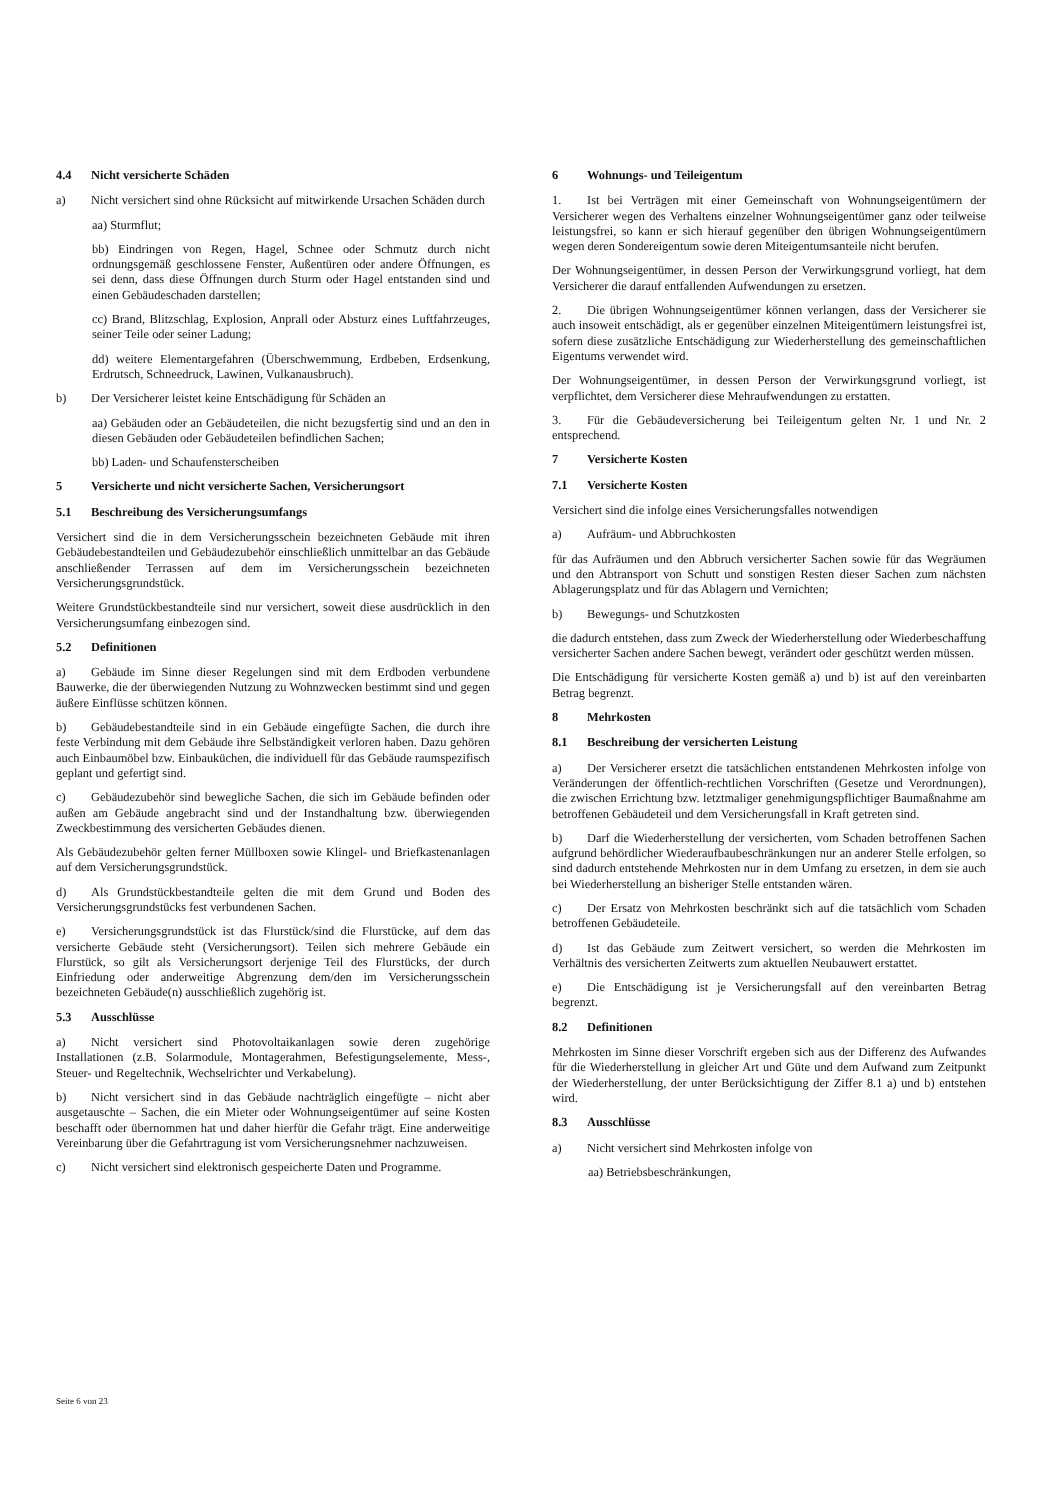4.4 Nicht versicherte Schäden
a) Nicht versichert sind ohne Rücksicht auf mitwirkende Ursachen Schäden durch
aa) Sturmflut;
bb) Eindringen von Regen, Hagel, Schnee oder Schmutz durch nicht ordnungsgemäß geschlossene Fenster, Außentüren oder andere Öffnungen, es sei denn, dass diese Öffnungen durch Sturm oder Hagel entstanden sind und einen Gebäudeschaden darstellen;
cc) Brand, Blitzschlag, Explosion, Anprall oder Absturz eines Luftfahrzeuges, seiner Teile oder seiner Ladung;
dd) weitere Elementargefahren (Überschwemmung, Erdbeben, Erdsenkung, Erdrutsch, Schneedruck, Lawinen, Vulkanausbruch).
b) Der Versicherer leistet keine Entschädigung für Schäden an
aa) Gebäuden oder an Gebäudeteilen, die nicht bezugsfertig sind und an den in diesen Gebäuden oder Gebäudeteilen befindlichen Sachen;
bb) Laden- und Schaufensterscheiben
5 Versicherte und nicht versicherte Sachen, Versicherungsort
5.1 Beschreibung des Versicherungsumfangs
Versichert sind die in dem Versicherungsschein bezeichneten Gebäude mit ihren Gebäudebestandteilen und Gebäudezubehör einschließlich unmittelbar an das Gebäude anschließender Terrassen auf dem im Versicherungsschein bezeichneten Versicherungsgrundstück.
Weitere Grundstückbestandteile sind nur versichert, soweit diese ausdrücklich in den Versicherungsumfang einbezogen sind.
5.2 Definitionen
a) Gebäude im Sinne dieser Regelungen sind mit dem Erdboden verbundene Bauwerke, die der überwiegenden Nutzung zu Wohnzwecken bestimmt sind und gegen äußere Einflüsse schützen können.
b) Gebäudebestandteile sind in ein Gebäude eingefügte Sachen, die durch ihre feste Verbindung mit dem Gebäude ihre Selbständigkeit verloren haben. Dazu gehören auch Einbaumöbel bzw. Einbauküchen, die individuell für das Gebäude raumspezifisch geplant und gefertigt sind.
c) Gebäudezubehör sind bewegliche Sachen, die sich im Gebäude befinden oder außen am Gebäude angebracht sind und der Instandhaltung bzw. überwiegenden Zweckbestimmung des versicherten Gebäudes dienen.
Als Gebäudezubehör gelten ferner Müllboxen sowie Klingel- und Briefkastenanlagen auf dem Versicherungsgrundstück.
d) Als Grundstückbestandteile gelten die mit dem Grund und Boden des Versicherungsgrundstücks fest verbundenen Sachen.
e) Versicherungsgrundstück ist das Flurstück/sind die Flurstücke, auf dem das versicherte Gebäude steht (Versicherungsort). Teilen sich mehrere Gebäude ein Flurstück, so gilt als Versicherungsort derjenige Teil des Flurstücks, der durch Einfriedung oder anderweitige Abgrenzung dem/den im Versicherungsschein bezeichneten Gebäude(n) ausschließlich zugehörig ist.
5.3 Ausschlüsse
a) Nicht versichert sind Photovoltaikanlagen sowie deren zugehörige Installationen (z.B. Solarmodule, Montagerahmen, Befestigungselemente, Mess-, Steuer- und Regeltechnik, Wechselrichter und Verkabelung).
b) Nicht versichert sind in das Gebäude nachträglich eingefügte – nicht aber ausgetauschte – Sachen, die ein Mieter oder Wohnungseigentümer auf seine Kosten beschafft oder übernommen hat und daher hierfür die Gefahr trägt. Eine anderweitige Vereinbarung über die Gefahrtragung ist vom Versicherungsnehmer nachzuweisen.
c) Nicht versichert sind elektronisch gespeicherte Daten und Programme.
6 Wohnungs- und Teileigentum
1. Ist bei Verträgen mit einer Gemeinschaft von Wohnungseigentümern der Versicherer wegen des Verhaltens einzelner Wohnungseigentümer ganz oder teilweise leistungsfrei, so kann er sich hierauf gegenüber den übrigen Wohnungseigentümern wegen deren Sondereigentum sowie deren Miteigentumsanteile nicht berufen.
Der Wohnungseigentümer, in dessen Person der Verwirkungsgrund vorliegt, hat dem Versicherer die darauf entfallenden Aufwendungen zu ersetzen.
2. Die übrigen Wohnungseigentümer können verlangen, dass der Versicherer sie auch insoweit entschädigt, als er gegenüber einzelnen Miteigentümern leistungsfrei ist, sofern diese zusätzliche Entschädigung zur Wiederherstellung des gemeinschaftlichen Eigentums verwendet wird.
Der Wohnungseigentümer, in dessen Person der Verwirkungsgrund vorliegt, ist verpflichtet, dem Versicherer diese Mehraufwendungen zu erstatten.
3. Für die Gebäudeversicherung bei Teileigentum gelten Nr. 1 und Nr. 2 entsprechend.
7 Versicherte Kosten
7.1 Versicherte Kosten
Versichert sind die infolge eines Versicherungsfalles notwendigen
a) Aufräum- und Abbruchkosten
für das Aufräumen und den Abbruch versicherter Sachen sowie für das Wegräumen und den Abtransport von Schutt und sonstigen Resten dieser Sachen zum nächsten Ablagerungsplatz und für das Ablagern und Vernichten;
b) Bewegungs- und Schutzkosten
die dadurch entstehen, dass zum Zweck der Wiederherstellung oder Wiederbeschaffung versicherter Sachen andere Sachen bewegt, verändert oder geschützt werden müssen.
Die Entschädigung für versicherte Kosten gemäß a) und b) ist auf den vereinbarten Betrag begrenzt.
8 Mehrkosten
8.1 Beschreibung der versicherten Leistung
a) Der Versicherer ersetzt die tatsächlichen entstandenen Mehrkosten infolge von Veränderungen der öffentlich-rechtlichen Vorschriften (Gesetze und Verordnungen), die zwischen Errichtung bzw. letztmaliger genehmigungspflichtiger Baumaßnahme am betroffenen Gebäudeteil und dem Versicherungsfall in Kraft getreten sind.
b) Darf die Wiederherstellung der versicherten, vom Schaden betroffenen Sachen aufgrund behördlicher Wiederaufbaubeschränkungen nur an anderer Stelle erfolgen, so sind dadurch entstehende Mehrkosten nur in dem Umfang zu ersetzen, in dem sie auch bei Wiederherstellung an bisheriger Stelle entstanden wären.
c) Der Ersatz von Mehrkosten beschränkt sich auf die tatsächlich vom Schaden betroffenen Gebäudeteile.
d) Ist das Gebäude zum Zeitwert versichert, so werden die Mehrkosten im Verhältnis des versicherten Zeitwerts zum aktuellen Neubauwert erstattet.
e) Die Entschädigung ist je Versicherungsfall auf den vereinbarten Betrag begrenzt.
8.2 Definitionen
Mehrkosten im Sinne dieser Vorschrift ergeben sich aus der Differenz des Aufwandes für die Wiederherstellung in gleicher Art und Güte und dem Aufwand zum Zeitpunkt der Wiederherstellung, der unter Berücksichtigung der Ziffer 8.1 a) und b) entstehen wird.
8.3 Ausschlüsse
a) Nicht versichert sind Mehrkosten infolge von
aa) Betriebsbeschränkungen,
Seite 6 von 23